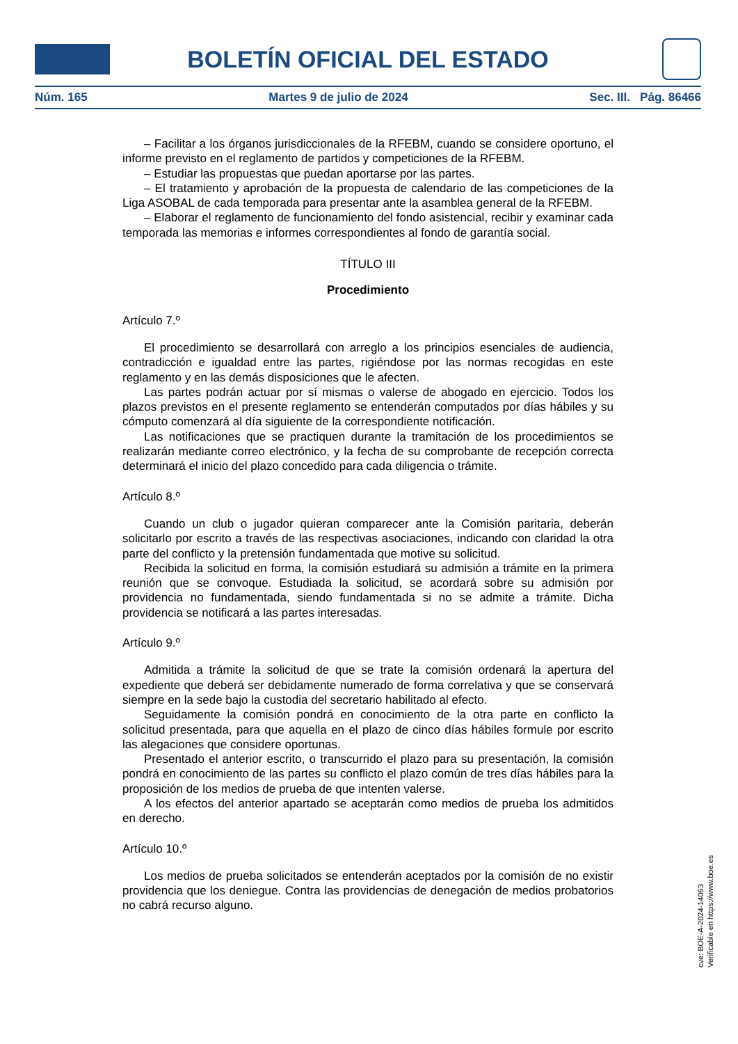BOLETÍN OFICIAL DEL ESTADO
Núm. 165 Martes 9 de julio de 2024 Sec. III. Pág. 86466
– Facilitar a los órganos jurisdiccionales de la RFEBM, cuando se considere oportuno, el informe previsto en el reglamento de partidos y competiciones de la RFEBM.
– Estudiar las propuestas que puedan aportarse por las partes.
– El tratamiento y aprobación de la propuesta de calendario de las competiciones de la Liga ASOBAL de cada temporada para presentar ante la asamblea general de la RFEBM.
– Elaborar el reglamento de funcionamiento del fondo asistencial, recibir y examinar cada temporada las memorias e informes correspondientes al fondo de garantía social.
TÍTULO III
Procedimiento
Artículo 7.º
El procedimiento se desarrollará con arreglo a los principios esenciales de audiencia, contradicción e igualdad entre las partes, rigiéndose por las normas recogidas en este reglamento y en las demás disposiciones que le afecten.
Las partes podrán actuar por sí mismas o valerse de abogado en ejercicio. Todos los plazos previstos en el presente reglamento se entenderán computados por días hábiles y su cómputo comenzará al día siguiente de la correspondiente notificación.
Las notificaciones que se practiquen durante la tramitación de los procedimientos se realizarán mediante correo electrónico, y la fecha de su comprobante de recepción correcta determinará el inicio del plazo concedido para cada diligencia o trámite.
Artículo 8.º
Cuando un club o jugador quieran comparecer ante la Comisión paritaria, deberán solicitarlo por escrito a través de las respectivas asociaciones, indicando con claridad la otra parte del conflicto y la pretensión fundamentada que motive su solicitud.
Recibida la solicitud en forma, la comisión estudiará su admisión a trámite en la primera reunión que se convoque. Estudiada la solicitud, se acordará sobre su admisión por providencia no fundamentada, siendo fundamentada si no se admite a trámite. Dicha providencia se notificará a las partes interesadas.
Artículo 9.º
Admitida a trámite la solicitud de que se trate la comisión ordenará la apertura del expediente que deberá ser debidamente numerado de forma correlativa y que se conservará siempre en la sede bajo la custodia del secretario habilitado al efecto.
Seguidamente la comisión pondrá en conocimiento de la otra parte en conflicto la solicitud presentada, para que aquella en el plazo de cinco días hábiles formule por escrito las alegaciones que considere oportunas.
Presentado el anterior escrito, o transcurrido el plazo para su presentación, la comisión pondrá en conocimiento de las partes su conflicto el plazo común de tres días hábiles para la proposición de los medios de prueba de que intenten valerse.
A los efectos del anterior apartado se aceptarán como medios de prueba los admitidos en derecho.
Artículo 10.º
Los medios de prueba solicitados se entenderán aceptados por la comisión de no existir providencia que los deniegue. Contra las providencias de denegación de medios probatorios no cabrá recurso alguno.
cve: BOE-A-2024-14063
Verificable en https://www.boe.es